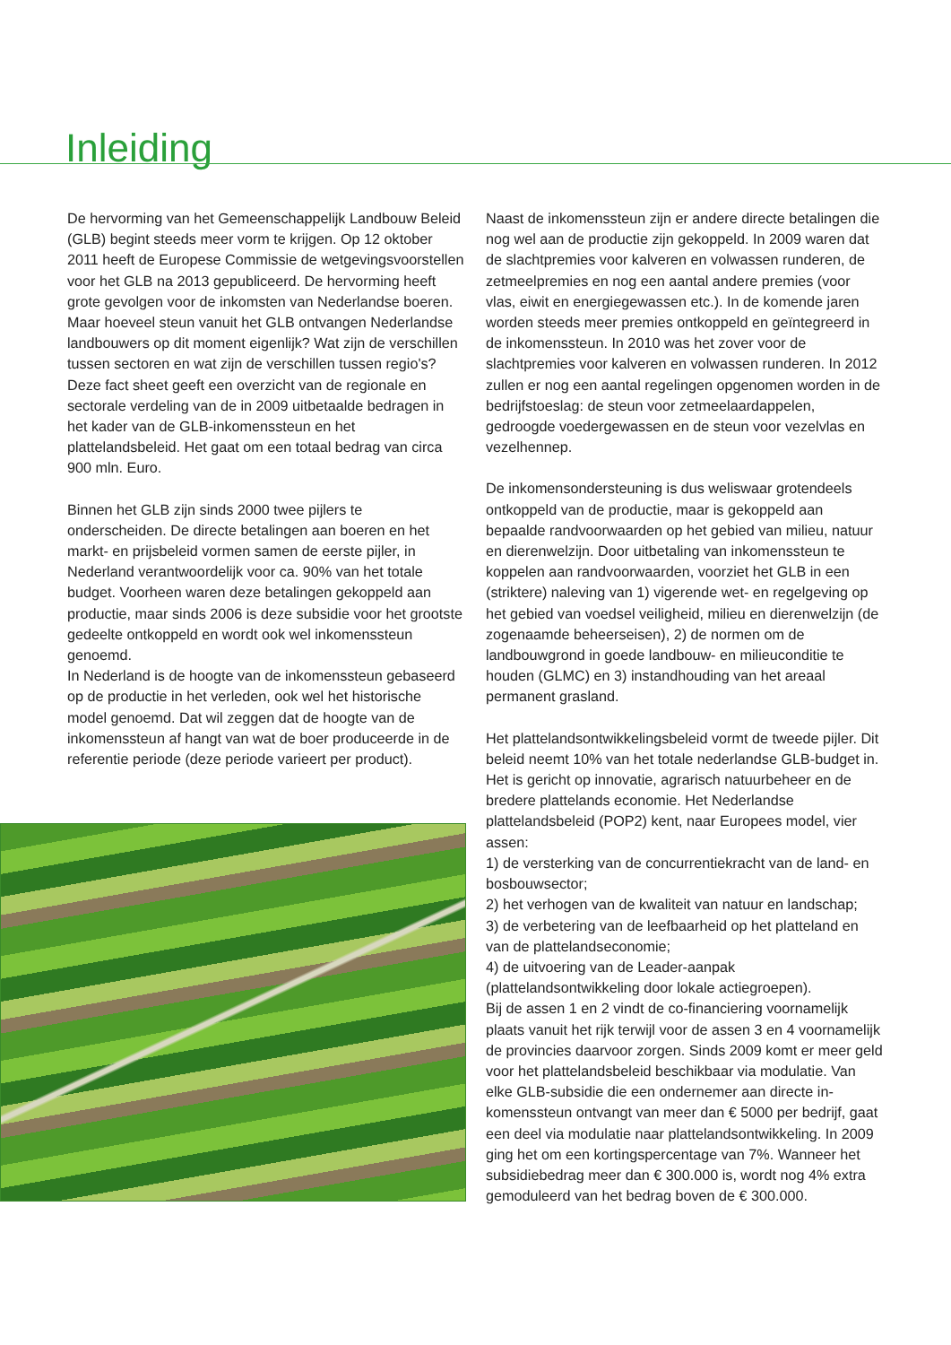Inleiding
De hervorming van het Gemeenschappelijk Landbouw Beleid (GLB) begint steeds meer vorm te krijgen. Op 12 oktober 2011 heeft de Europese Commissie de wetgevingsvoorstellen voor het GLB na 2013 gepubliceerd. De hervorming heeft grote gevolgen voor de inkomsten van Nederlandse boeren. Maar hoeveel steun vanuit het GLB ontvangen Nederlandse landbouwers op dit moment eigenlijk? Wat zijn de verschillen tussen sectoren en wat zijn de verschillen tussen regio's? Deze fact sheet geeft een overzicht van de regionale en sectorale verdeling van de in 2009 uitbetaalde bedragen in het kader van de GLB-inkomenssteun en het plattelandsbeleid. Het gaat om een totaal bedrag van circa 900 mln. Euro.
Binnen het GLB zijn sinds 2000 twee pijlers te onderscheiden. De directe betalingen aan boeren en het markt- en prijsbeleid vormen samen de eerste pijler, in Nederland verantwoordelijk voor ca. 90% van het totale budget. Voorheen waren deze betalingen gekoppeld aan productie, maar sinds 2006 is deze subsidie voor het grootste gedeelte ontkoppeld en wordt ook wel inkomenssteun genoemd.
In Nederland is de hoogte van de inkomenssteun gebaseerd op de productie in het verleden, ook wel het historische model genoemd. Dat wil zeggen dat de hoogte van de inkomenssteun af hangt van wat de boer produceerde in de referentie periode (deze periode varieert per product).
Naast de inkomenssteun zijn er andere directe betalingen die nog wel aan de productie zijn gekoppeld. In 2009 waren dat de slachtpremies voor kalveren en volwassen runderen, de zetmeelpremies en nog een aantal andere premies (voor vlas, eiwit en energiegewassen etc.). In de komende jaren worden steeds meer premies ontkoppeld en geïntegreerd in de inkomenssteun. In 2010 was het zover voor de slachtpremies voor kalveren en volwassen runderen. In 2012 zullen er nog een aantal regelingen opgenomen worden in de bedrijfstoeslag: de steun voor zetmeelaardappelen, gedroogde voedergewassen en de steun voor vezelvlas en vezelhennep.
De inkomensondersteuning is dus weliswaar grotendeels ontkoppeld van de productie, maar is gekoppeld aan bepaalde randvoorwaarden op het gebied van milieu, natuur en dierenwelzijn. Door uitbetaling van inkomenssteun te koppelen aan randvoorwaarden, voorziet het GLB in een (striktere) naleving van 1) vigerende wet- en regelgeving op het gebied van voedsel veiligheid, milieu en dierenwelzijn (de zogenaamde beheerseisen), 2) de normen om de landbouwgrond in goede landbouw- en milieuconditie te houden (GLMC) en 3) instandhouding van het areaal permanent grasland.
Het plattelandsontwikkelingsbeleid vormt de tweede pijler. Dit beleid neemt 10% van het totale nederlandse GLB-budget in. Het is gericht op innovatie, agrarisch natuurbeheer en de bredere plattelands economie. Het Nederlandse plattelandsbeleid (POP2) kent, naar Europees model, vier assen:
1) de versterking van de concurrentiekracht van de land- en bosbouwsector;
2) het verhogen van de kwaliteit van natuur en landschap;
3) de verbetering van de leefbaarheid op het platteland en van de plattelandseconomie;
4) de uitvoering van de Leader-aanpak (plattelandsontwikkeling door lokale actiegroepen).
Bij de assen 1 en 2 vindt de co-financiering voornamelijk plaats vanuit het rijk terwijl voor de assen 3 en 4 voornamelijk de provincies daarvoor zorgen. Sinds 2009 komt er meer geld voor het plattelandsbeleid beschikbaar via modulatie. Van elke GLB-subsidie die een ondernemer aan directe in-komenssteun ontvangt van meer dan € 5000 per bedrijf, gaat een deel via modulatie naar plattelandsontwikkeling. In 2009 ging het om een kortingspercentage van 7%. Wanneer het subsidiebedrag meer dan € 300.000 is, wordt nog 4% extra gemoduleerd van het bedrag boven de € 300.000.